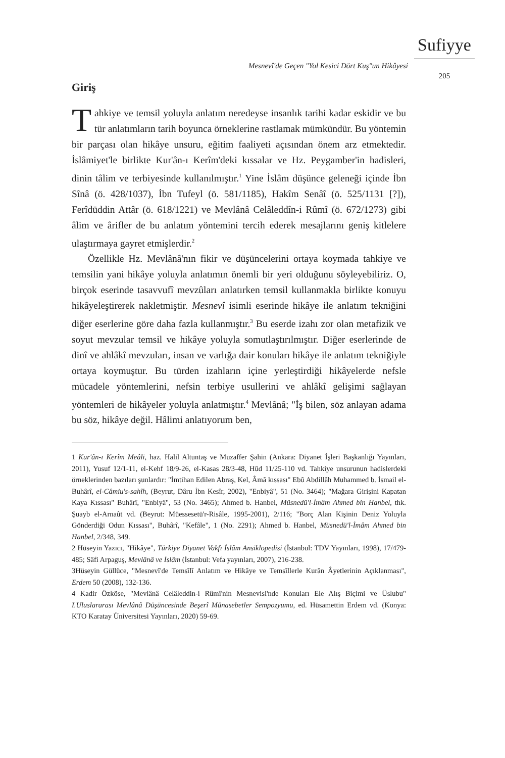Sufiyye
Mesnevî'de Geçen "Yol Kesici Dört Kuş"un Hikâyesi 205
Giriş
Tahkiye ve temsil yoluyla anlatım neredeyse insanlık tarihi kadar eskidir ve bu tür anlatımların tarih boyunca örneklerine rastlamak mümkündür. Bu yöntemin bir parçası olan hikâye unsuru, eğitim faaliyeti açısından önem arz etmektedir. İslâmiyet'le birlikte Kur'ân-ı Kerîm'deki kıssalar ve Hz. Peygamber'in hadisleri, dinin tâlim ve terbiyesinde kullanılmıştır.<sup>1</sup> Yine İslâm düşünce geleneği içinde İbn Sînâ (ö. 428/1037), İbn Tufeyl (ö. 581/1185), Hakîm Senâî (ö. 525/1131 [?]), Ferîdüddin Attâr (ö. 618/1221) ve Mevlânâ Celâleddîn-i Rûmî (ö. 672/1273) gibi âlim ve ârifler de bu anlatım yöntemini tercih ederek mesajlarını geniş kitlelere ulaştırmaya gayret etmişlerdir.<sup>2</sup>
Özellikle Hz. Mevlânâ'nın fikir ve düşüncelerini ortaya koymada tahkiye ve temsilin yani hikâye yoluyla anlatımın önemli bir yeri olduğunu söyleyebiliriz. O, birçok eserinde tasavvufî mevzûları anlatırken temsil kullanmakla birlikte konuyu hikâyeleştirerek nakletmiştir. Mesnevî isimli eserinde hikâye ile anlatım tekniğini diğer eserlerine göre daha fazla kullanmıştır.<sup>3</sup> Bu eserde izahı zor olan metafizik ve soyut mevzular temsil ve hikâye yoluyla somutlaştırılmıştır. Diğer eserlerinde de dinî ve ahlâkî mevzuları, insan ve varlığa dair konuları hikâye ile anlatım tekniğiyle ortaya koymuştur. Bu türden izahların içine yerleştirdiği hikâyelerde nefsle mücadele yöntemlerini, nefsin terbiye usullerini ve ahlâkî gelişimi sağlayan yöntemleri de hikâyeler yoluyla anlatmıştır.<sup>4</sup> Mevlânâ; "İş bilen, söz anlayan adama bu söz, hikâye değil. Hâlimi anlatıyorum ben,
1 Kur'ân-ı Kerîm Meâli, haz. Halil Altuntaş ve Muzaffer Şahin (Ankara: Diyanet İşleri Başkanlığı Yayınları, 2011), Yusuf 12/1-11, el-Kehf 18/9-26, el-Kasas 28/3-48, Hûd 11/25-110 vd. Tahkiye unsurunun hadislerdeki örneklerinden bazıları şunlardır: "İmtihan Edilen Abraş, Kel, Âmâ kıssası" Ebû Abdillâh Muhammed b. İsmail el-Buhârî, el-Câmiu's-sahîh, (Beyrut, Dâru İbn Kesîr, 2002), "Enbiyâ", 51 (No. 3464); "Mağara Girişini Kapatan Kaya Kıssası" Buhârî, "Enbiyâ", 53 (No. 3465); Ahmed b. Hanbel, Müsnedü'l-İmâm Ahmed bin Hanbel, thk. Şuayb el-Arnaût vd. (Beyrut: Müessesetü'r-Risâle, 1995-2001), 2/116; "Borç Alan Kişinin Deniz Yoluyla Gönderdiği Odun Kıssası", Buhârî, "Kefâle", 1 (No. 2291); Ahmed b. Hanbel, Müsnedü'l-İmâm Ahmed bin Hanbel, 2/348, 349.
2 Hüseyin Yazıcı, "Hikâye", Türkiye Diyanet Vakfı İslâm Ansiklopedisi (İstanbul: TDV Yayınları, 1998), 17/479-485; Sâfi Arpaguş, Mevlânâ ve İslâm (İstanbul: Vefa yayınları, 2007), 216-238.
3Hüseyin Güllüce, "Mesnevî'de Temsîlî Anlatım ve Hikâye ve Temsîllerle Kurân Âyetlerinin Açıklanması", Erdem 50 (2008), 132-136.
4 Kadir Özköse, "Mevlânâ Celâleddin-i Rûmî'nin Mesnevisi'nde Konuları Ele Alış Biçimi ve Üslubu" I.Uluslararası Mevlânâ Düşüncesinde Beşerî Münasebetler Sempozyumu, ed. Hüsamettin Erdem vd. (Konya: KTO Karatay Üniversitesi Yayınları, 2020) 59-69.